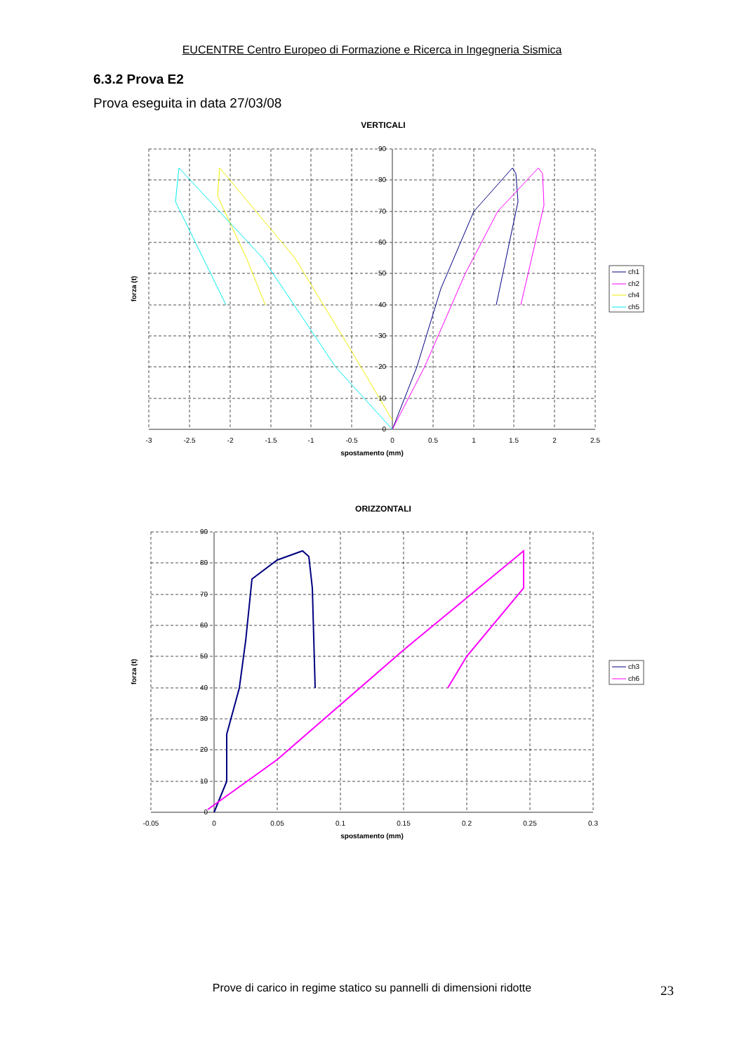EUCENTRE Centro Europeo di Formazione e Ricerca in Ingegneria Sismica
6.3.2 Prova E2
Prova eseguita in data 27/03/08
VERTICALI
90
80
70
60
50
40
30
20
10
0
-3
-2.5
-2
-1.5
-1
-0.5
0
0.5
1
1.5
2
2.5
spostamento (mm)
forza (t)
ch1
ch2
ch4
ch5
ORIZZONTALI
90
80
70
60
50
40
30
20
10
0
-0.05
0
0.05
0.1
0.15
0.2
0.25
0.3
spostamento (mm)
forza (t)
ch3
ch6
Prove di carico in regime statico su pannelli di dimensioni ridotte
23